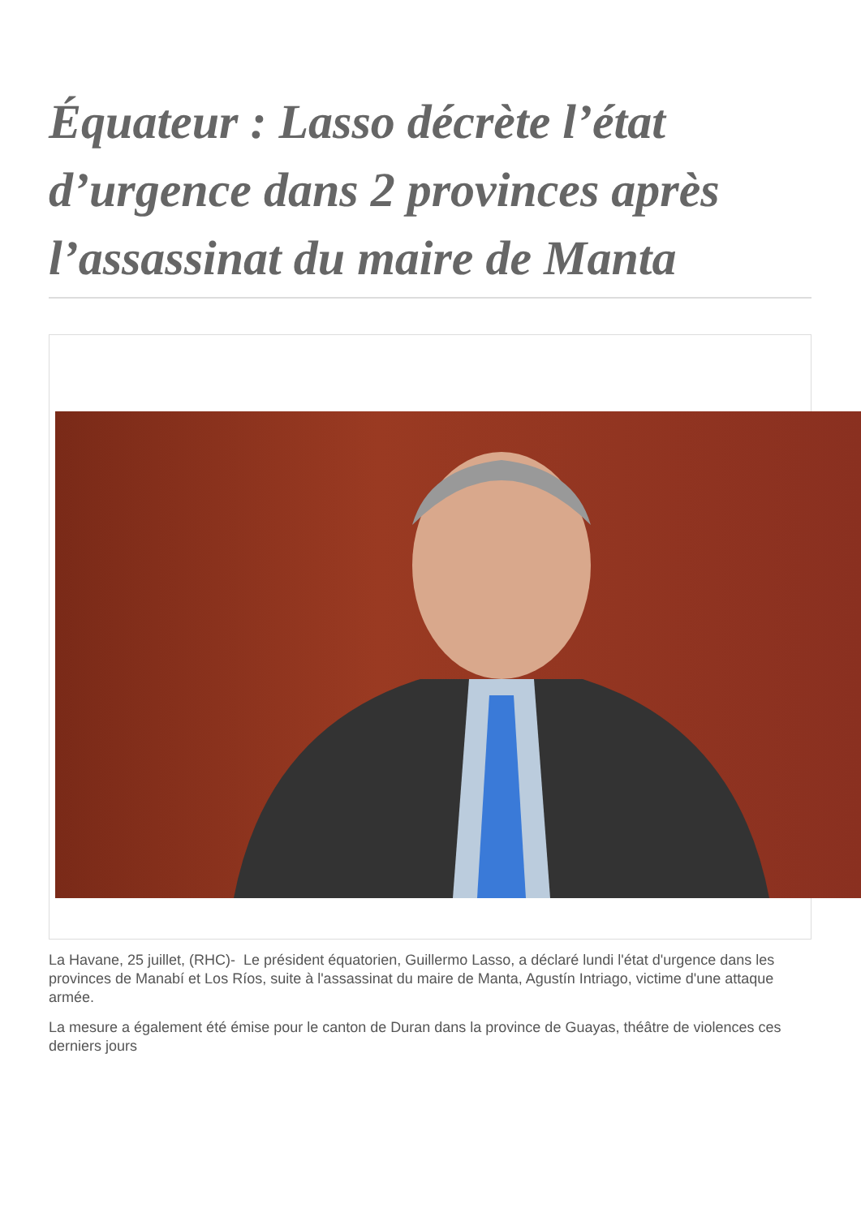Équateur : Lasso décrète l’état d’urgence dans 2 provinces après l’assassinat du maire de Manta
La Havane, 25 juillet, (RHC)- Le président équatorien, Guillermo Lasso, a déclaré lundi l'état d'urgence dans les provinces de Manabí et Los Ríos, suite à l'assassinat du maire de Manta, Agustín Intriago, victime d'une attaque armée.
La mesure a également été émise pour le canton de Duran dans la province de Guayas, théâtre de violences ces derniers jours